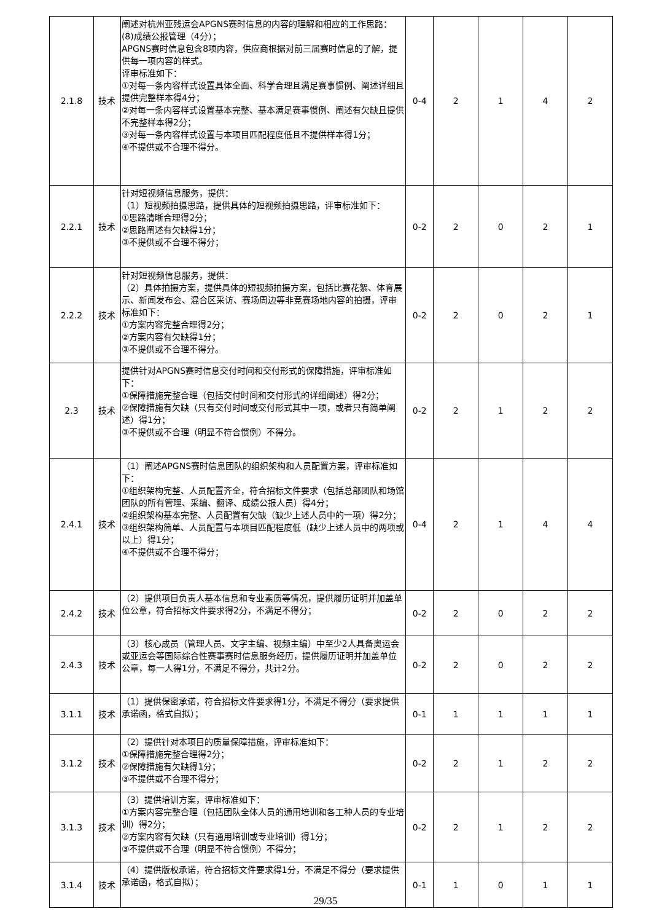| 2.1.8 | 技术 | 阐述对杭州亚残运会APGNS赛时信息的内容的理解和相应的工作思路： (8)成绩公报管理（4分）； APGNS赛时信息包含8项内容，供应商根据对前三届赛时信息的了解，提供每一项内容的样式。 评审标准如下： ①对每一条内容样式设置具体全面、科学合理且满足赛事惯例、阐述详细且提供完整样本得4分； ②对每一条内容样式设置基本完整、基本满足赛事惯例、阐述有欠缺且提供不完整样本得2分； ③对每一条内容样式设置与本项目匹配程度低且不提供样本得1分； ④不提供或不合理不得分。 | 0-4 | 2 | 1 | 4 | 2 |
| 2.2.1 | 技术 | 针对短视频信息服务，提供： （1）短视频拍摄思路，提供具体的短视频拍摄思路，评审标准如下： ①思路清晰合理得2分； ②思路阐述有欠缺得1分； ③不提供或不合理不得分； | 0-2 | 2 | 0 | 2 | 1 |
| 2.2.2 | 技术 | 针对短视频信息服务，提供： （2）具体拍摄方案，提供具体的短视频拍摄方案，包括比赛花絮、体育展示、新闻发布会、混合区采访、赛场周边等非竞赛场地内容的拍摄，评审标准如下： ①方案内容完整合理得2分； ②方案内容有欠缺得1分； ③不提供或不合理不得分。 | 0-2 | 2 | 0 | 2 | 1 |
| 2.3 | 技术 | 提供针对APGNS赛时信息交付时间和交付形式的保障措施，评审标准如下： ①保障措施完整合理（包括交付时间和交付形式的详细阐述）得2分； ②保障措施有欠缺（只有交付时间或交付形式其中一项，或者只有简单阐述）得1分； ③不提供或不合理（明显不符合惯例）不得分。 | 0-2 | 2 | 1 | 2 | 2 |
| 2.4.1 | 技术 | （1）阐述APGNS赛时信息团队的组织架构和人员配置方案，评审标准如下： ①组织架构完整、人员配置齐全，符合招标文件要求（包括总部团队和场馆团队的所有管理、采编、翻译、成绩公报人员）得4分； ②组织架构基本完整、人员配置有欠缺（缺少上述人员中的一项）得2分； ③组织架构简单、人员配置与本项目匹配程度低（缺少上述人员中的两项或以上）得1分； ④不提供或不合理不得分； | 0-4 | 2 | 1 | 4 | 4 |
| 2.4.2 | 技术 | （2）提供项目负责人基本信息和专业素质等情况，提供履历证明并加盖单位公章，符合招标文件要求得2分，不满足不得分； | 0-2 | 2 | 0 | 2 | 2 |
| 2.4.3 | 技术 | （3）核心成员（管理人员、文字主编、视频主编）中至少2人具备奥运会或亚运会等国际综合性赛事赛时信息服务经历，提供履历证明并加盖单位公章，每一人得1分，不满足不得分，共计2分。 | 0-2 | 2 | 0 | 2 | 2 |
| 3.1.1 | 技术 | （1）提供保密承诺，符合招标文件要求得1分，不满足不得分（要求提供承诺函，格式自拟）； | 0-1 | 1 | 1 | 1 | 1 |
| 3.1.2 | 技术 | （2）提供针对本项目的质量保障措施，评审标准如下： ①保障措施完整合理得2分； ②保障措施有欠缺得1分； ③不提供或不合理不得分； | 0-2 | 2 | 1 | 2 | 2 |
| 3.1.3 | 技术 | （3）提供培训方案，评审标准如下： ①方案内容完整合理（包括团队全体人员的通用培训和各工种人员的专业培训）得2分； ②方案内容有欠缺（只有通用培训或专业培训）得1分； ③不提供或不合理（明显不符合惯例）不得分； | 0-2 | 2 | 1 | 2 | 2 |
| 3.1.4 | 技术 | （4）提供版权承诺，符合招标文件要求得1分，不满足不得分（要求提供承诺函，格式自拟）； | 0-1 | 1 | 0 | 1 | 1 |
29/35